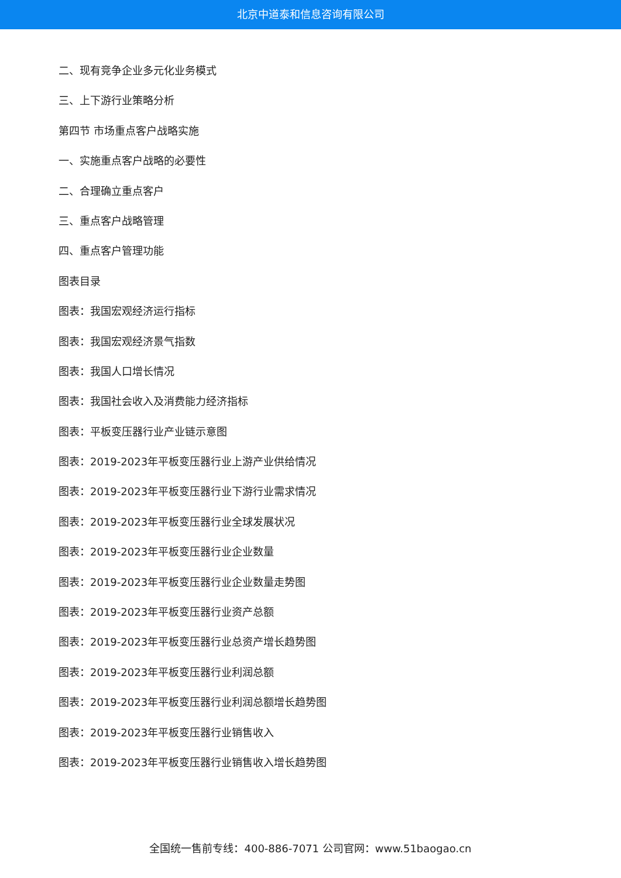北京中道泰和信息咨询有限公司
二、现有竞争企业多元化业务模式
三、上下游行业策略分析
第四节 市场重点客户战略实施
一、实施重点客户战略的必要性
二、合理确立重点客户
三、重点客户战略管理
四、重点客户管理功能
图表目录
图表：我国宏观经济运行指标
图表：我国宏观经济景气指数
图表：我国人口增长情况
图表：我国社会收入及消费能力经济指标
图表：平板变压器行业产业链示意图
图表：2019-2023年平板变压器行业上游产业供给情况
图表：2019-2023年平板变压器行业下游行业需求情况
图表：2019-2023年平板变压器行业全球发展状况
图表：2019-2023年平板变压器行业企业数量
图表：2019-2023年平板变压器行业企业数量走势图
图表：2019-2023年平板变压器行业资产总额
图表：2019-2023年平板变压器行业总资产增长趋势图
图表：2019-2023年平板变压器行业利润总额
图表：2019-2023年平板变压器行业利润总额增长趋势图
图表：2019-2023年平板变压器行业销售收入
图表：2019-2023年平板变压器行业销售收入增长趋势图
全国统一售前专线：400-886-7071 公司官网：www.51baogao.cn